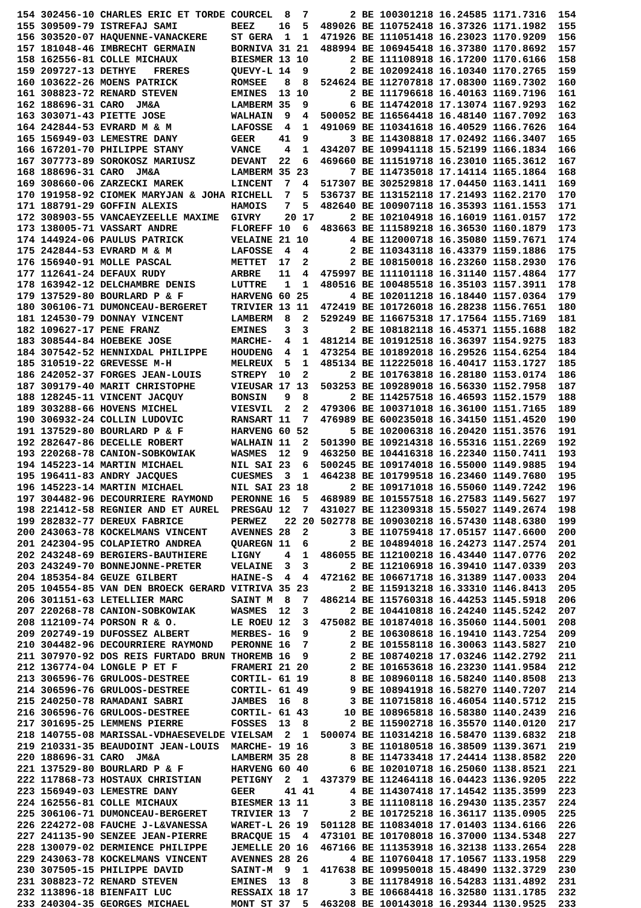154 302456-10 CHARLES ERIC ET TORDE COURCEL  8  7       2 BE 100301218 16.24585 1171.7316  154
155 309509-79 ISTREFAJ SAMI         BEEZ    16  5  489026 BE 110752418 16.37326 1171.1982  155
156 303520-07 HAQUENNE-VANACKERE    ST GERA  1  1  471926 BE 111051418 16.23023 1170.9209  156
157 181048-46 IMBRECHT GERMAIN      BORNIVA 31 21  488994 BE 106945418 16.37380 1170.8692  157
158 162556-81 COLLE MICHAUX         BIESMER 13 10       2 BE 111108918 16.17200 1170.6166  158
159 209727-13 DETHYE   FRERES       QUEVY-L 14  9       2 BE 102092418 16.10340 1170.2765  159
160 103622-26 MOENS PATRICK         ROMSEE   8  8  524624 BE 112707818 17.08300 1169.7302  160
161 308823-72 RENARD STEVEN         EMINES  13 10       2 BE 111796618 16.40163 1169.7196  161
162 188696-31 CARO  JM&A            LAMBERM 35  9       6 BE 114742018 17.13074 1167.9293  162
163 303071-43 PIETTE JOSE           WALHAIN  9  4  500052 BE 116564418 16.48140 1167.7092  163
164 242844-53 EVRARD M & M          LAFOSSE  4  1  491069 BE 110341618 16.40529 1166.7626  164
165 156949-03 LEMESTRE DANY         GEER    41  9       3 BE 114308818 17.02492 1166.3407  165
166 167201-70 PHILIPPE STANY        VANCE    4  1  434207 BE 109941118 15.52199 1166.1834  166
167 307773-89 SOROKOSZ MARIUSZ      DEVANT  22  6  469660 BE 111519718 16.23010 1165.3612  167
168 188696-31 CARO  JM&A            LAMBERM 35 23       7 BE 114735018 17.14114 1165.1864  168
169 308660-06 ZARZECKI MAREK        LINCENT  7  4  517307 BE 302529818 17.04450 1163.1411  169
170 191958-92 CIOMEK MARYJAN & JOHA RICHELL  7  5  536737 BE 113152118 17.21493 1162.2170  170
171 188791-29 GOFFIN ALEXIS         HAMOIS   7  5  482640 BE 100907118 16.35393 1161.1553  171
172 308903-55 VANCAEYZEELLE MAXIME  GIVRY    20 17      2 BE 102104918 16.16019 1161.0157  172
173 138005-71 VASSART ANDRE         FLOREFF 10  6  483663 BE 111589218 16.36530 1160.1879  173
174 144924-06 PAULUS PATRICK        VELAINE 21 10       4 BE 112000718 16.35080 1159.7671  174
175 242844-53 EVRARD M & M          LAFOSSE  4  4       2 BE 110343118 16.43379 1159.1886  175
176 156940-91 MOLLE PASCAL          METTET  17  2       2 BE 108150018 16.23260 1158.2930  176
177 112641-24 DEFAUX RUDY           ARBRE   11  4  475997 BE 111101118 16.31140 1157.4864  177
178 163942-12 DELCHAMBRE DENIS      LUTTRE   1  1  480516 BE 100485518 16.35103 1157.3911  178
179 137529-80 BOURLARD P & F        HARVENG 60 25       4 BE 102011218 16.18440 1157.0364  179
180 306106-71 DUMONCEAU-BERGERET    TRIVIER 13 11  472419 BE 101726018 16.28238 1156.7651  180
181 124530-79 DONNAY VINCENT        LAMBERM  8  2  529249 BE 116675318 17.17564 1155.7169  181
182 109627-17 PENE FRANZ            EMINES   3  3       2 BE 108182118 16.45371 1155.1688  182
183 308544-84 HOEBEKE JOSE          MARCHE-  4  1  481214 BE 101912518 16.36397 1154.9275  183
184 307542-52 HENNIXDAL PHILIPPE    HOUDENG  4  1  473254 BE 101892018 16.29526 1154.6254  184
185 310519-22 GREVESSE M-H          MELREUX  5  1  485134 BE 112225018 16.40417 1153.1727  185
186 242052-37 FORGES JEAN-LOUIS     STREPY  10  2       2 BE 101763818 16.28180 1153.0174  186
187 309179-40 MARIT CHRISTOPHE      VIEUSAR 17 13  503253 BE 109289018 16.56330 1152.7958  187
188 128245-11 VINCENT JACQUY        BONSIN   9  8       2 BE 114257518 16.46593 1152.1579  188
189 303288-66 HOVENS MICHEL         VIESVIL  2  2  479306 BE 100371018 16.36100 1151.7165  189
190 306932-24 COLLIN LUDOVIC        RANSART 11  7  476989 BE 600235018 16.34150 1151.4520  190
191 137529-80 BOURLARD P & F        HARVENG 60 52       5 BE 102006318 16.20420 1151.3576  191
192 282647-86 DECELLE ROBERT        WALHAIN 11  2  501390 BE 109214318 16.55316 1151.2269  192
193 220268-78 CANION-SOBKOWIAK      WASMES  12  9  463250 BE 104416318 16.22340 1150.7411  193
194 145223-14 MARTIN MICHAEL        NIL SAI 23  6  500245 BE 109174018 16.55000 1149.9885  194
195 196411-83 ANDRY JACQUES         CUESMES  3  1  464238 BE 101799518 16.23460 1149.7680  195
196 145223-14 MARTIN MICHAEL        NIL SAI 23 18       2 BE 109171018 16.55060 1149.7242  196
197 304482-96 DECOURRIERE RAYMOND   PERONNE 16  5  468989 BE 101557518 16.27583 1149.5627  197
198 221412-58 REGNIER AND ET AUREL  PRESGAU 12  7  431027 BE 112309318 15.55027 1149.2674  198
199 282832-77 DEREUX FABRICE        PERWEZ   22 20 502778 BE 109030218 16.57430 1148.6380  199
200 243063-78 KOCKELMANS VINCENT    AVENNES 28  2       3 BE 110759418 17.05157 1147.6600  200
201 242304-95 COLAPIETRO ANDREA     QUAREGN 11  6       2 BE 104894018 16.24273 1147.2574  201
202 243248-69 BERGIERS-BAUTHIERE    LIGNY    4  1  486055 BE 112100218 16.43440 1147.0776  202
203 243249-70 BONNEJONNE-PRETER     VELAINE  3  3       2 BE 112106918 16.39410 1147.0339  203
204 185354-84 GEUZE GILBERT         HAINE-S  4  4  472162 BE 106671718 16.31389 1147.0033  204
205 104554-85 VAN DEN BROECK GERARD VITRIVA 35 23       2 BE 115913218 16.33310 1146.8413  205
206 301151-63 LETELLIER MARC        SAINT M  8  7  486214 BE 115760318 16.44253 1145.5918  206
207 220268-78 CANION-SOBKOWIAK      WASMES  12  3       2 BE 104410818 16.24240 1145.5242  207
208 112109-74 PORSON R & O.         LE ROEU 12  3  475082 BE 101874018 16.35060 1144.5001  208
209 202749-19 DUFOSSEZ ALBERT       MERBES- 16  9       2 BE 106308618 16.19410 1143.7254  209
210 304482-96 DECOURRIERE RAYMOND   PERONNE 16  7       2 BE 101558118 16.30063 1143.5827  210
211 307970-92 DOS REIS FURTADO BRUN THOREMB 16  9       2 BE 108740218 17.03246 1142.2792  211
212 136774-04 LONGLE P ET F         FRAMERI 21 20       2 BE 101653618 16.23230 1141.9584  212
213 306596-76 GRULOOS-DESTREE       CORTIL- 61 19       8 BE 108960118 16.58240 1140.8508  213
214 306596-76 GRULOOS-DESTREE       CORTIL- 61 49       9 BE 108941918 16.58270 1140.7207  214
215 240250-78 RAMADANI SABRI        JAMBES  16  8       3 BE 110715818 16.46054 1140.5712  215
216 306596-76 GRULOOS-DESTREE       CORTIL- 61 43      10 BE 108965818 16.58380 1140.2439  216
217 301695-25 LEMMENS PIERRE        FOSSES  13  8       2 BE 115902718 16.35570 1140.0120  217
218 140755-08 MARISSAL-VDHAESEVELDE VIELSAM  2  1  500074 BE 110314218 16.58470 1139.6832  218
219 210331-35 BEAUDOINT JEAN-LOUIS  MARCHE- 19 16       3 BE 110180518 16.38509 1139.3671  219
220 188696-31 CARO  JM&A            LAMBERM 35 28       8 BE 114733418 17.24414 1138.8582  220
221 137529-80 BOURLARD P & F        HARVENG 60 40       6 BE 102010718 16.25060 1138.8521  221
222 117868-73 HOSTAUX CHRISTIAN     PETIGNY  2  1  437379 BE 112464118 16.04423 1136.9205  222
223 156949-03 LEMESTRE DANY         GEER     41 41      4 BE 114307418 17.14542 1135.3599  223
224 162556-81 COLLE MICHAUX         BIESMER 13 11       3 BE 111108118 16.29430 1135.2357  224
225 306106-71 DUMONCEAU-BERGERET    TRIVIER 13  7       2 BE 101725218 16.36117 1135.0905  225
226 224272-08 FAUCHE J-L&VANESSA    WARET-L 26 19  501128 BE 110834018 17.01403 1134.6166  226
227 241135-90 SENZEE JEAN-PIERRE    BRACQUE 15  4  473101 BE 101708018 16.37000 1134.5348  227
228 130079-02 DERMIENCE PHILIPPE    JEMELLE 20 16  467166 BE 111353918 16.32138 1133.2654  228
229 243063-78 KOCKELMANS VINCENT    AVENNES 28 26       4 BE 110760418 17.10567 1133.1958  229
230 307505-15 PHILIPPE DAVID        SAINT-M  9  1  417638 BE 109950018 15.48490 1132.3729  230
231 308823-72 RENARD STEVEN         EMINES  13  8       3 BE 111784918 16.54283 1131.4892  231
232 113896-18 BIENFAIT LUC          RESSAIX 18 17       3 BE 106684418 16.32580 1131.1785  232
233 240304-35 GEORGES MICHAEL       MONT ST 37  5  463208 BE 100143018 16.29344 1130.9525  233